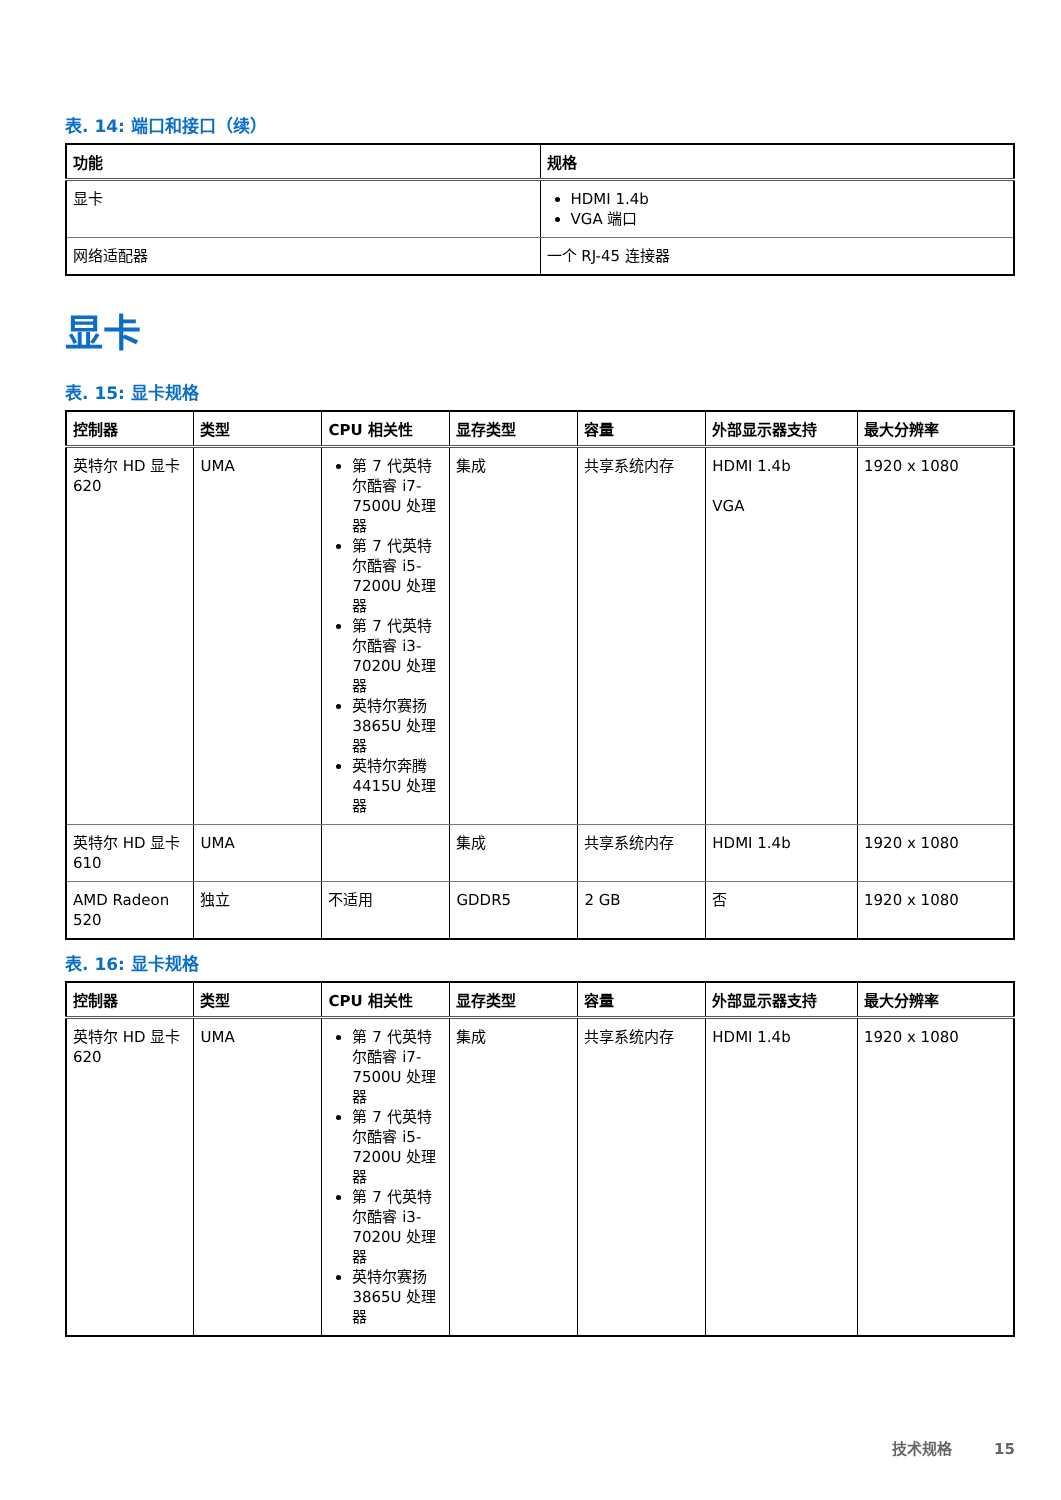表. 14: 端口和接口（续）
| 功能 | 规格 |
| --- | --- |
| 显卡 | HDMI 1.4b VGA 端口 |
| 网络适配器 | 一个 RJ-45 连接器 |
显卡
表. 15: 显卡规格
| 控制器 | 类型 | CPU 相关性 | 显存类型 | 容量 | 外部显示器支持 | 最大分辨率 |
| --- | --- | --- | --- | --- | --- | --- |
| 英特尔 HD 显卡 620 | UMA | 第 7 代英特尔酷睿 i7-7500U 处理器 第 7 代英特尔酷睿 i5-7200U 处理器 第 7 代英特尔酷睿 i3-7020U 处理器 英特尔赛扬 3865U 处理器 英特尔奔腾 4415U 处理器 | 集成 | 共享系统内存 | HDMI 1.4b VGA | 1920 x 1080 |
| 英特尔 HD 显卡 610 | UMA | | 集成 | 共享系统内存 | HDMI 1.4b | 1920 x 1080 |
| AMD Radeon 520 | 独立 | 不适用 | GDDR5 | 2 GB | 否 | 1920 x 1080 |
表. 16: 显卡规格
| 控制器 | 类型 | CPU 相关性 | 显存类型 | 容量 | 外部显示器支持 | 最大分辨率 |
| --- | --- | --- | --- | --- | --- | --- |
| 英特尔 HD 显卡 620 | UMA | 第 7 代英特尔酷睿 i7-7500U 处理器 第 7 代英特尔酷睿 i5-7200U 处理器 第 7 代英特尔酷睿 i3-7020U 处理器 英特尔赛扬 3865U 处理器 | 集成 | 共享系统内存 | HDMI 1.4b | 1920 x 1080 |
技术规格 15